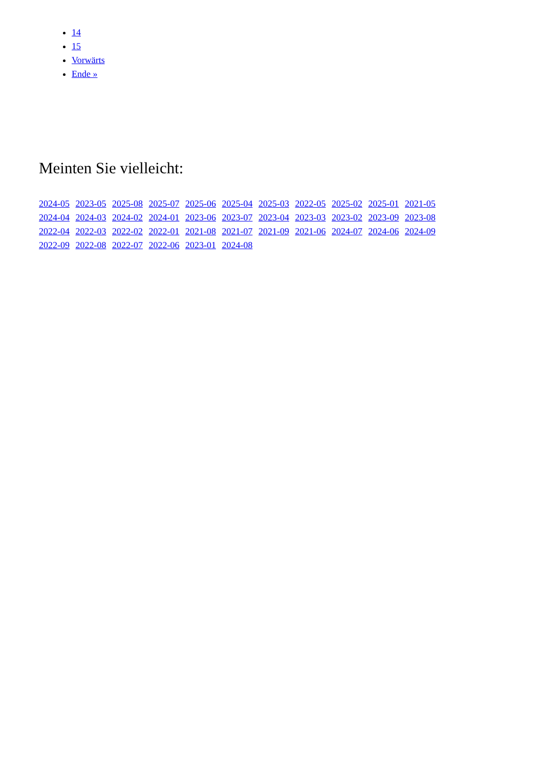14
15
Vorwärts
Ende »
Meinten Sie vielleicht:
2024-05 2023-05 2025-08 2025-07 2025-06 2025-04 2025-03 2022-05 2025-02 2025-01 2021-05
2024-04 2024-03 2024-02 2024-01 2023-06 2023-07 2023-04 2023-03 2023-02 2023-09 2023-08
2022-04 2022-03 2022-02 2022-01 2021-08 2021-07 2021-09 2021-06 2024-07 2024-06 2024-09
2022-09 2022-08 2022-07 2022-06 2023-01 2024-08